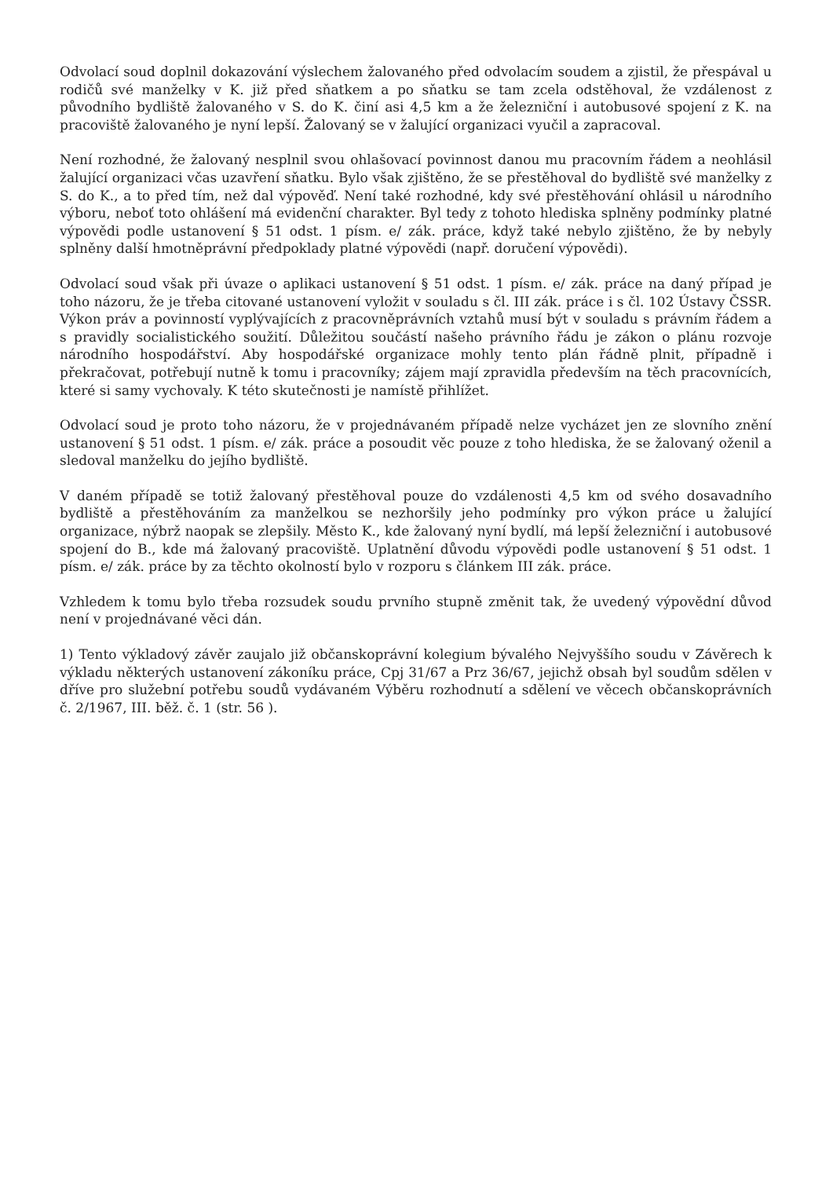Odvolací soud doplnil dokazování výslechem žalovaného před odvolacím soudem a zjistil, že přespával u rodičů své manželky v K. již před sňatkem a po sňatku se tam zcela odstěhoval, že vzdálenost z původního bydliště žalovaného v S. do K. činí asi 4,5 km a že železniční i autobusové spojení z K. na pracoviště žalovaného je nyní lepší. Žalovaný se v žalující organizaci vyučil a zapracoval.
Není rozhodné, že žalovaný nesplnil svou ohlašovací povinnost danou mu pracovním řádem a neohlásil žalující organizaci včas uzavření sňatku. Bylo však zjištěno, že se přestěhoval do bydliště své manželky z S. do K., a to před tím, než dal výpověď. Není také rozhodné, kdy své přestěhování ohlásil u národního výboru, neboť toto ohlášení má evidenční charakter. Byl tedy z tohoto hlediska splněny podmínky platné výpovědi podle ustanovení § 51 odst. 1 písm. e/ zák. práce, když také nebylo zjištěno, že by nebyly splněny další hmotněprávní předpoklady platné výpovědi (např. doručení výpovědi).
Odvolací soud však při úvaze o aplikaci ustanovení § 51 odst. 1 písm. e/ zák. práce na daný případ je toho názoru, že je třeba citované ustanovení vyložit v souladu s čl. III zák. práce i s čl. 102 Ústavy ČSSR. Výkon práv a povinností vyplývajících z pracovněprávních vztahů musí být v souladu s právním řádem a s pravidly socialistického soužití. Důležitou součástí našeho právního řádu je zákon o plánu rozvoje národního hospodářství. Aby hospodářské organizace mohly tento plán řádně plnit, případně i překračovat, potřebují nutně k tomu i pracovníky; zájem mají zpravidla především na těch pracovnících, které si samy vychovaly. K této skutečnosti je namístě přihlížet.
Odvolací soud je proto toho názoru, že v projednávaném případě nelze vycházet jen ze slovního znění ustanovení § 51 odst. 1 písm. e/ zák. práce a posoudit věc pouze z toho hlediska, že se žalovaný oženil a sledoval manželku do jejího bydliště.
V daném případě se totiž žalovaný přestěhoval pouze do vzdálenosti 4,5 km od svého dosavadního bydliště a přestěhováním za manželkou se nezhoršily jeho podmínky pro výkon práce u žalující organizace, nýbrž naopak se zlepšily. Město K., kde žalovaný nyní bydlí, má lepší železniční i autobusové spojení do B., kde má žalovaný pracoviště. Uplatnění důvodu výpovědi podle ustanovení § 51 odst. 1 písm. e/ zák. práce by za těchto okolností bylo v rozporu s článkem III zák. práce.
Vzhledem k tomu bylo třeba rozsudek soudu prvního stupně změnit tak, že uvedený výpovědní důvod není v projednávané věci dán.
1) Tento výkladový závěr zaujalo již občanskoprávní kolegium bývalého Nejvyššího soudu v Závěrech k výkladu některých ustanovení zákoníku práce, Cpj 31/67 a Prz 36/67, jejichž obsah byl soudům sdělen v dříve pro služební potřebu soudů vydávaném Výběru rozhodnutí a sdělení ve věcech občanskoprávních č. 2/1967, III. běž. č. 1 (str. 56 ).